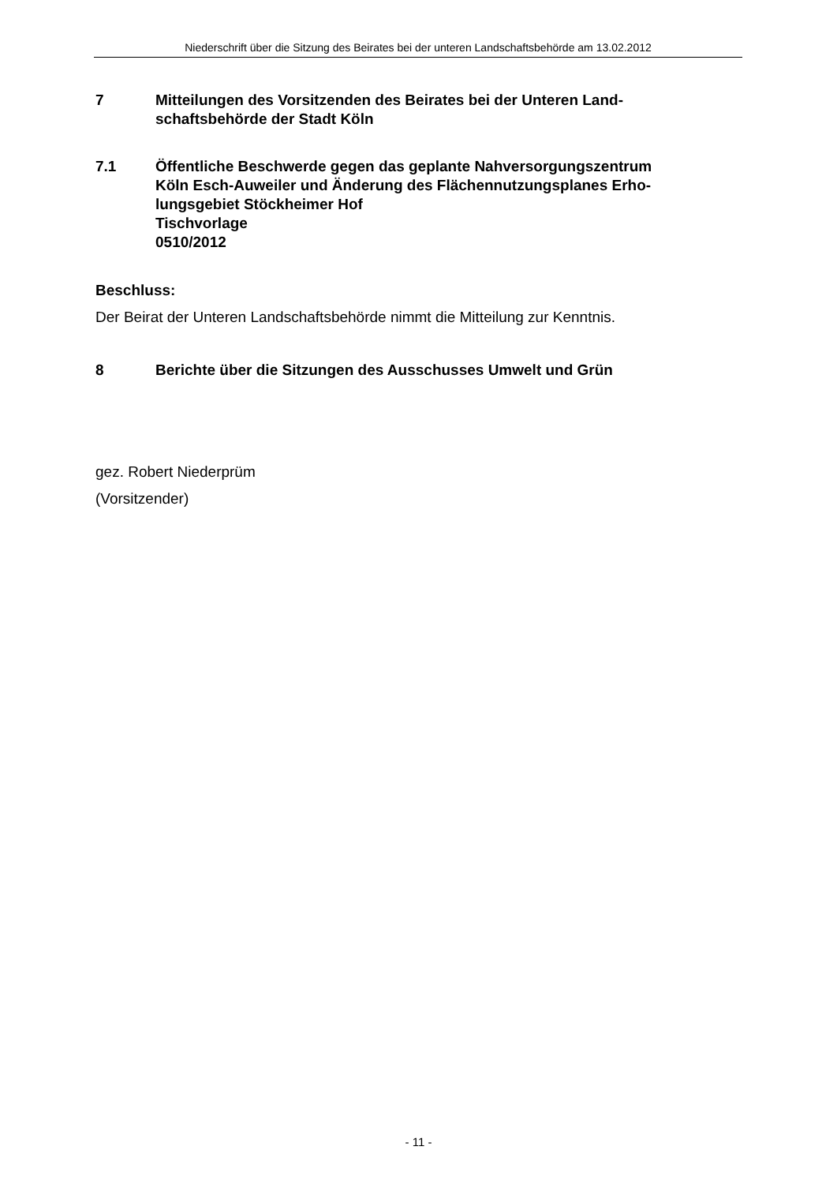Niederschrift über die Sitzung des Beirates bei der unteren Landschaftsbehörde am 13.02.2012
7 Mitteilungen des Vorsitzenden des Beirates bei der Unteren Land-
schaftsbehörde der Stadt Köln
7.1 Öffentliche Beschwerde gegen das geplante Nahversorgungszentrum
Köln Esch-Auweiler und Änderung des Flächennutzungsplanes Erho-
lungsgebiet Stöckheimer Hof
Tischvorlage
0510/2012
Beschluss:
Der Beirat der Unteren Landschaftsbehörde nimmt die Mitteilung zur Kenntnis.
8 Berichte über die Sitzungen des Ausschusses Umwelt und Grün
gez. Robert Niederprüm
(Vorsitzender)
- 11 -